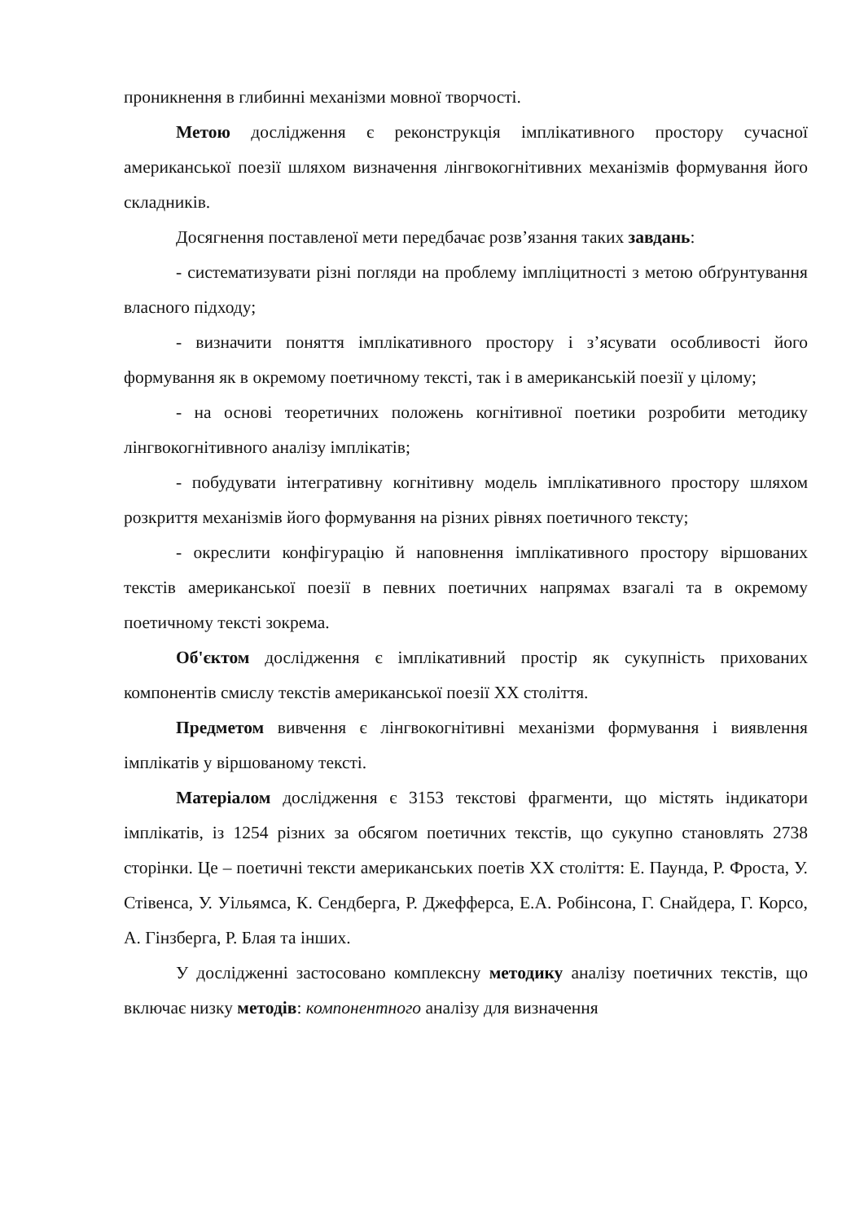проникнення в глибинні механізми мовної творчості.
Метою дослідження є реконструкція імплікативного простору сучасної американської поезії шляхом визначення лінгвокогнітивних механізмів формування його складників.
Досягнення поставленої мети передбачає розв’язання таких завдань:
- систематизувати різні погляди на проблему імпліцитності з метою обґрунтування власного підходу;
- визначити поняття імплікативного простору і з’ясувати особливості його формування як в окремому поетичному тексті, так і в американській поезії у цілому;
- на основі теоретичних положень когнітивної поетики розробити методику лінгвокогнітивного аналізу імплікатів;
- побудувати інтегративну когнітивну модель імплікативного простору шляхом розкриття механізмів його формування на різних рівнях поетичного тексту;
- окреслити конфігурацію й наповнення імплікативного простору віршованих текстів американської поезії в певних поетичних напрямах взагалі та в окремому поетичному тексті зокрема.
Об'єктом дослідження є імплікативний простір як сукупність прихованих компонентів смислу текстів американської поезії ХХ століття.
Предметом вивчення є лінгвокогнітивні механізми формування і виявлення імплікатів у віршованому тексті.
Матеріалом дослідження є 3153 текстові фрагменти, що містять індикатори імплікатів, із 1254 різних за обсягом поетичних текстів, що сукупно становлять 2738 сторінки. Це – поетичні тексти американських поетів ХХ століття: Е. Паунда, Р. Фроста, У. Стівенса, У. Уільямса, К. Сендберга, Р. Джефферса, Е.А. Робінсона, Г. Снайдера, Г. Корсо, А. Гінзберга, Р. Блая та інших.
У дослідженні застосовано комплексну методику аналізу поетичних текстів, що включає низку методів: компонентного аналізу для визначення